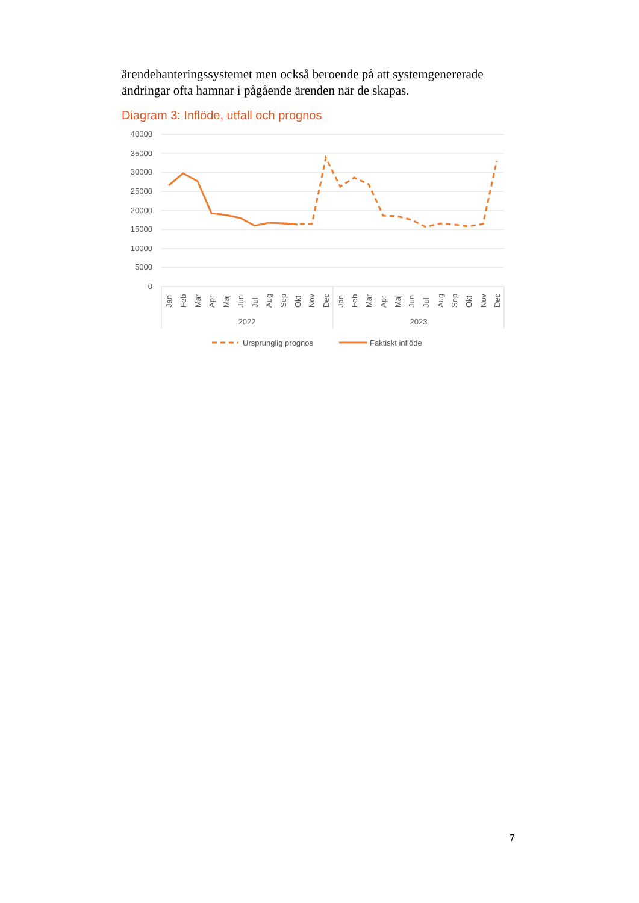ärendehanteringssystemet men också beroende på att systemgenererade ändringar ofta hamnar i pågående ärenden när de skapas.
Diagram 3: Inflöde, utfall och prognos
40000
35000
30000
25000
20000
15000
10000
5000
0
2022
2023
Jan
Feb
Mar
Apr
Maj
Jun
Jul
Aug
Sep
Okt
Nov
Dec
Jan
Feb
Mar
Apr
Maj
Jun
Jul
Aug
Sep
Okt
Nov
Dec
Ursprunglig prognos
Faktiskt inflöde
7